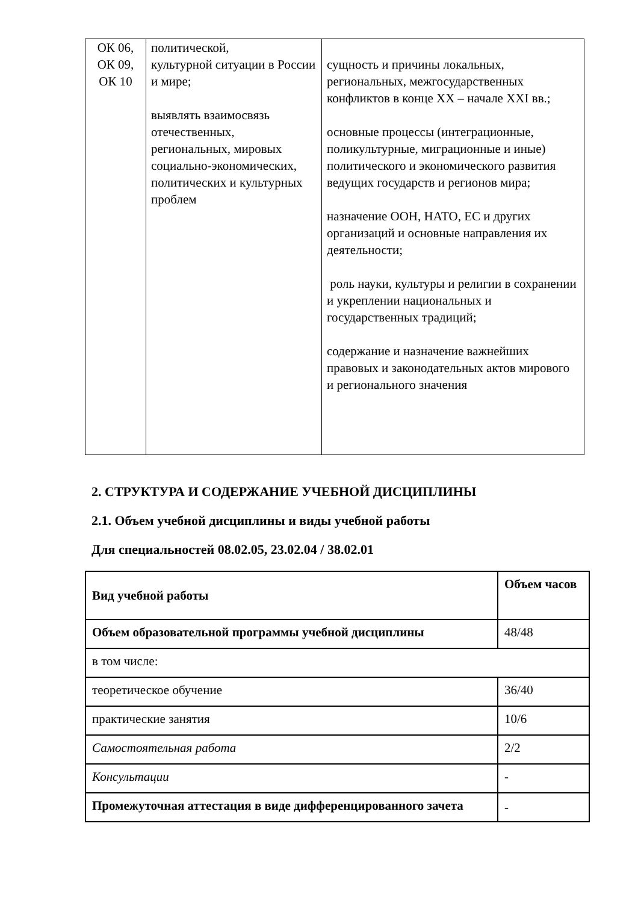| ОК 06, ОК 09, ОК 10 | политической, культурной ситуации в России и мире; выявлять взаимосвязь отечественных, региональных, мировых социально-экономических, политических и культурных проблем | сущность и причины локальных, региональных, межгосударственных конфликтов в конце XX – начале XXI вв.; основные процессы (интеграционные, поликультурные, миграционные и иные) политического и экономического развития ведущих государств и регионов мира; назначение ООН, НАТО, ЕС и других организаций и основные направления их деятельности; роль науки, культуры и религии в сохранении и укреплении национальных и государственных традиций; содержание и назначение важнейших правовых и законодательных актов мирового и регионального значения |
2. СТРУКТУРА И СОДЕРЖАНИЕ УЧЕБНОЙ ДИСЦИПЛИНЫ
2.1. Объем учебной дисциплины и виды учебной работы
Для специальностей 08.02.05, 23.02.04 / 38.02.01
| Вид учебной работы | Объем часов |
| --- | --- |
| Объем образовательной программы учебной дисциплины | 48/48 |
| в том числе: | |
| теоретическое обучение | 36/40 |
| практические занятия | 10/6 |
| Самостоятельная работа | 2/2 |
| Консультации | - |
| Промежуточная аттестация в виде дифференцированного зачета | - |